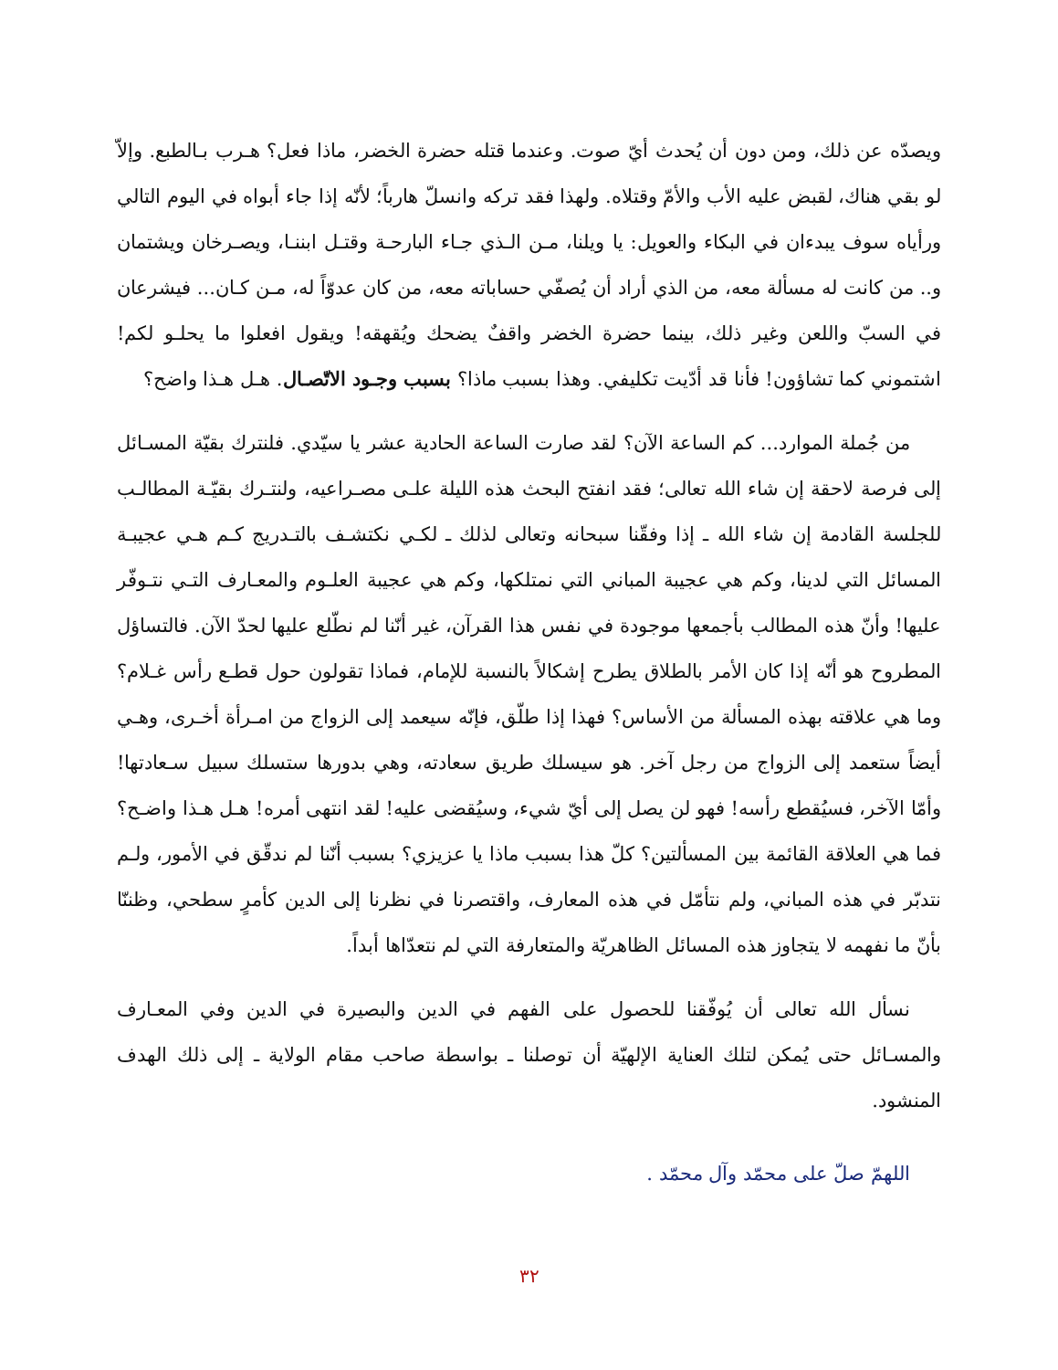ويصدّه عن ذلك، ومن دون أن يُحدث أيّ صوت. وعندما قتله حضرة الخضر، ماذا فعل؟ هـرب بـالطبع. وإلاّ لو بقي هناك، لقبض عليه الأب والأمّ وقتلاه. ولهذا فقد تركه وانسلّ هارباً؛ لأنّه إذا جاء أبواه في اليوم التالي ورأياه سوف يبدءان في البكاء والعويل: يا ويلنا، مـن الـذي جـاء البارحـة وقتـل ابننـا، ويصـرخان ويشتمان و.. من كانت له مسألة معه، من الذي أراد أن يُصفّي حساباته معه، من كان عدوّاً له، مـن كـان... فيشرعان في السبّ واللعن وغير ذلك، بينما حضرة الخضر واقفٌ يضحك ويُقهقه! ويقول افعلوا ما يحلـو لكم! اشتموني كما تشاؤون! فأنا قد أدّيت تكليفي. وهذا بسبب ماذا؟ بسبب وجـود الاتّصـال. هـل هـذا واضح؟
من جُملة الموارد... كم الساعة الآن؟ لقد صارت الساعة الحادية عشر يا سيّدي. فلنترك بقيّة المسـائل إلى فرصة لاحقة إن شاء الله تعالى؛ فقد انفتح البحث هذه الليلة علـى مصـراعيه، ولنتـرك بقيّـة المطالـب للجلسة القادمة إن شاء الله ـ إذا وفقّنا سبحانه وتعالى لذلك ـ لكـي نكتشـف بالتـدريج كـم هـي عجيبـة المسائل التي لدينا، وكم هي عجيبة المباني التي نمتلكها، وكم هي عجيبة العلـوم والمعـارف التـي نتـوفّر عليها! وأنّ هذه المطالب بأجمعها موجودة في نفس هذا القرآن، غير أنّنا لم نطّلع عليها لحدّ الآن. فالتساؤل المطروح هو أنّه إذا كان الأمر بالطلاق يطرح إشكالاً بالنسبة للإمام، فماذا تقولون حول قطـع رأس غـلام؟ وما هي علاقته بهذه المسألة من الأساس؟ فهذا إذا طلّق، فإنّه سيعمد إلى الزواج من امـرأة أخـرى، وهـي أيضاً ستعمد إلى الزواج من رجل آخر. هو سيسلك طريق سعادته، وهي بدورها ستسلك سبيل سـعادتها! وأمّا الآخر، فسيُقطع رأسه! فهو لن يصل إلى أيّ شيء، وسيُقضى عليه! لقد انتهى أمره! هـل هـذا واضـح؟ فما هي العلاقة القائمة بين المسألتين؟ كلّ هذا بسبب ماذا يا عزيزي؟ بسبب أنّنا لم ندقّق في الأمور، ولـم نتدبّر في هذه المباني، ولم نتأمّل في هذه المعارف، واقتصرنا في نظرنا إلى الدين كأمرٍ سطحي، وظننّا بأنّ ما نفهمه لا يتجاوز هذه المسائل الظاهريّة والمتعارفة التي لم نتعدّاها أبداً.
نسأل الله تعالى أن يُوفّقنا للحصول على الفهم في الدين والبصيرة في الدين وفي المعـارف والمسـائل حتى يُمكن لتلك العناية الإلهيّة أن توصلنا ـ بواسطة صاحب مقام الولاية ـ إلى ذلك الهدف المنشود.
اللهمّ صلّ على محمّد وآل محمّد .
٣٢